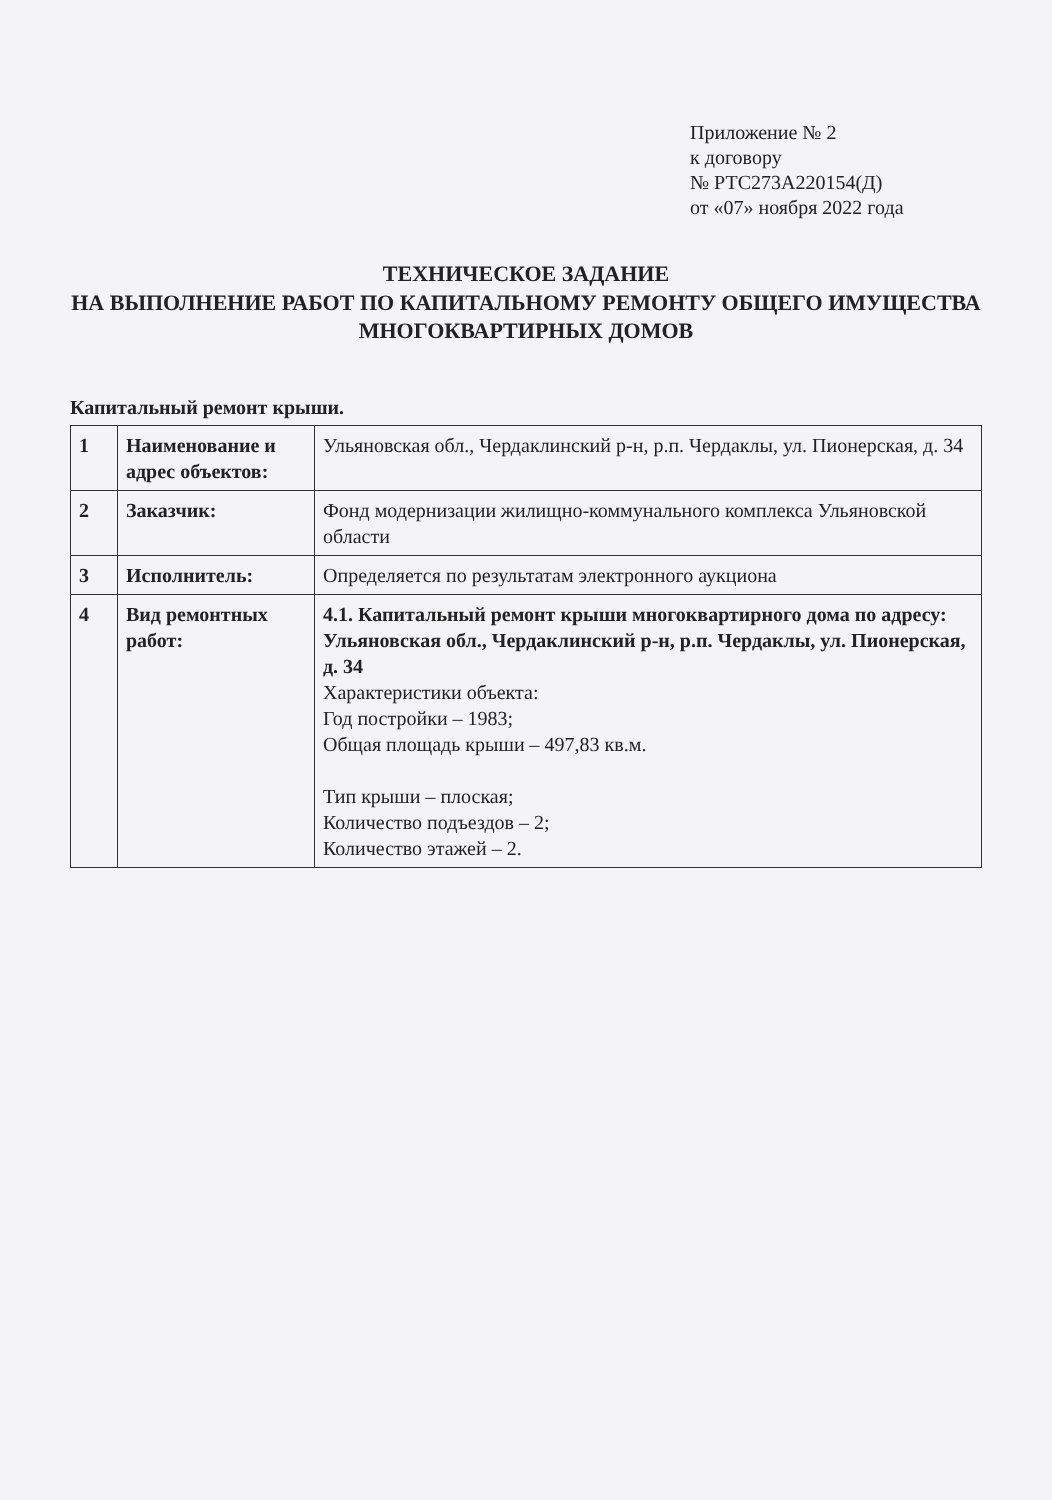Приложение № 2
к договору
№ РТС273А220154(Д)
от «07» ноября 2022 года
ТЕХНИЧЕСКОЕ ЗАДАНИЕ
НА ВЫПОЛНЕНИЕ РАБОТ ПО КАПИТАЛЬНОМУ РЕМОНТУ ОБЩЕГО ИМУЩЕСТВА
МНОГОКВАРТИРНЫХ ДОМОВ
Капитальный ремонт крыши.
| 1 | Наименование и адрес объектов: | Ульяновская обл., Чердаклинский р-н, р.п. Чердаклы, ул. Пионерская, д. 34 |
| 2 | Заказчик: | Фонд модернизации жилищно-коммунального комплекса Ульяновской области |
| 3 | Исполнитель: | Определяется по результатам электронного аукциона |
| 4 | Вид ремонтных работ: | 4.1. Капитальный ремонт крыши многоквартирного дома по адресу: Ульяновская обл., Чердаклинский р-н, р.п. Чердаклы, ул. Пионерская, д. 34 Характеристики объекта: Год постройки – 1983; Общая площадь крыши – 497,83 кв.м. Тип крыши – плоская; Количество подъездов – 2; Количество этажей – 2. |